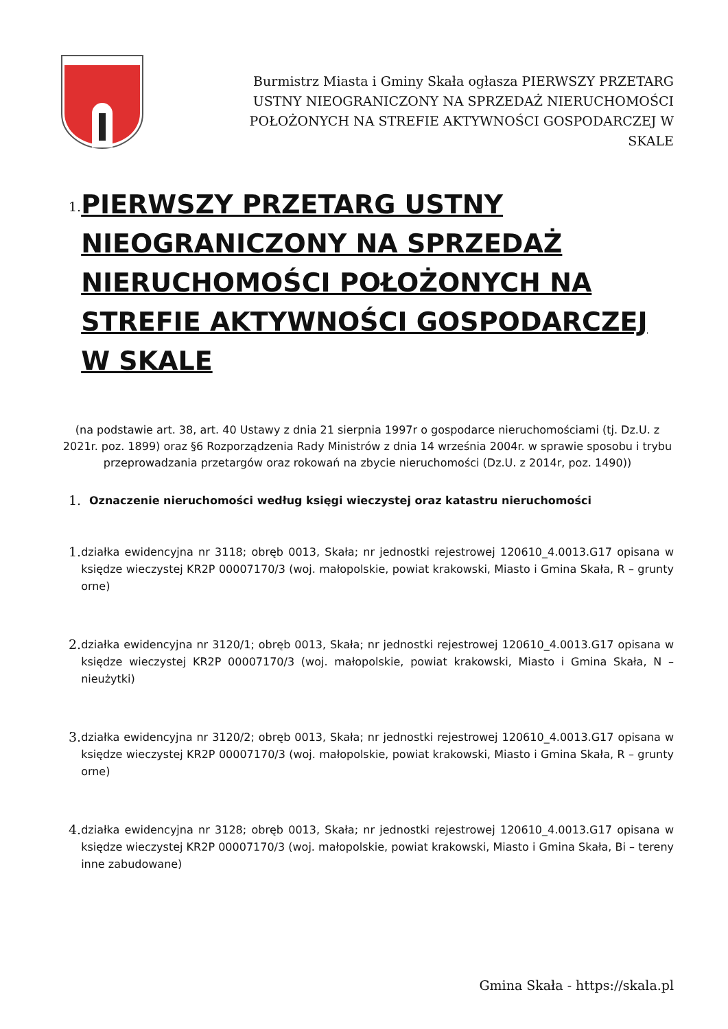Burmistrz Miasta i Gminy Skała ogłasza PIERWSZY PRZETARG USTNY NIEOGRANICZONY NA SPRZEDAŻ NIERUCHOMOŚCI POŁOŻONYCH NA STREFIE AKTYWNOŚCI GOSPODARCZEJ W SKALE
1.
PIERWSZY PRZETARG USTNY NIEOGRANICZONY NA SPRZEDAŻ NIERUCHOMOŚCI POŁOŻONYCH NA STREFIE AKTYWNOŚCI GOSPODARCZEJ W SKALE
(na podstawie art. 38, art. 40 Ustawy z dnia 21 sierpnia 1997r o gospodarce nieruchomościami (tj. Dz.U. z 2021r. poz. 1899) oraz §6 Rozporządzenia Rady Ministrów z dnia 14 września 2004r. w sprawie sposobu i trybu przeprowadzania przetargów oraz rokowań na zbycie nieruchomości (Dz.U. z 2014r, poz. 1490))
1.
Oznaczenie nieruchomości według księgi wieczystej oraz katastru nieruchomości
1.
działka ewidencyjna nr 3118; obręb 0013, Skała; nr jednostki rejestrowej 120610_4.0013.G17 opisana w księdze wieczystej KR2P 00007170/3 (woj. małopolskie, powiat krakowski, Miasto i Gmina Skała, R – grunty orne)
2.
działka ewidencyjna nr 3120/1; obręb 0013, Skała; nr jednostki rejestrowej 120610_4.0013.G17 opisana w księdze wieczystej KR2P 00007170/3 (woj. małopolskie, powiat krakowski, Miasto i Gmina Skała, N – nieużytki)
3.
działka ewidencyjna nr 3120/2; obręb 0013, Skała; nr jednostki rejestrowej 120610_4.0013.G17 opisana w księdze wieczystej KR2P 00007170/3 (woj. małopolskie, powiat krakowski, Miasto i Gmina Skała, R – grunty orne)
4.
działka ewidencyjna nr 3128; obręb 0013, Skała; nr jednostki rejestrowej 120610_4.0013.G17 opisana w księdze wieczystej KR2P 00007170/3 (woj. małopolskie, powiat krakowski, Miasto i Gmina Skała, Bi – tereny inne zabudowane)
Gmina Skała - https://skala.pl